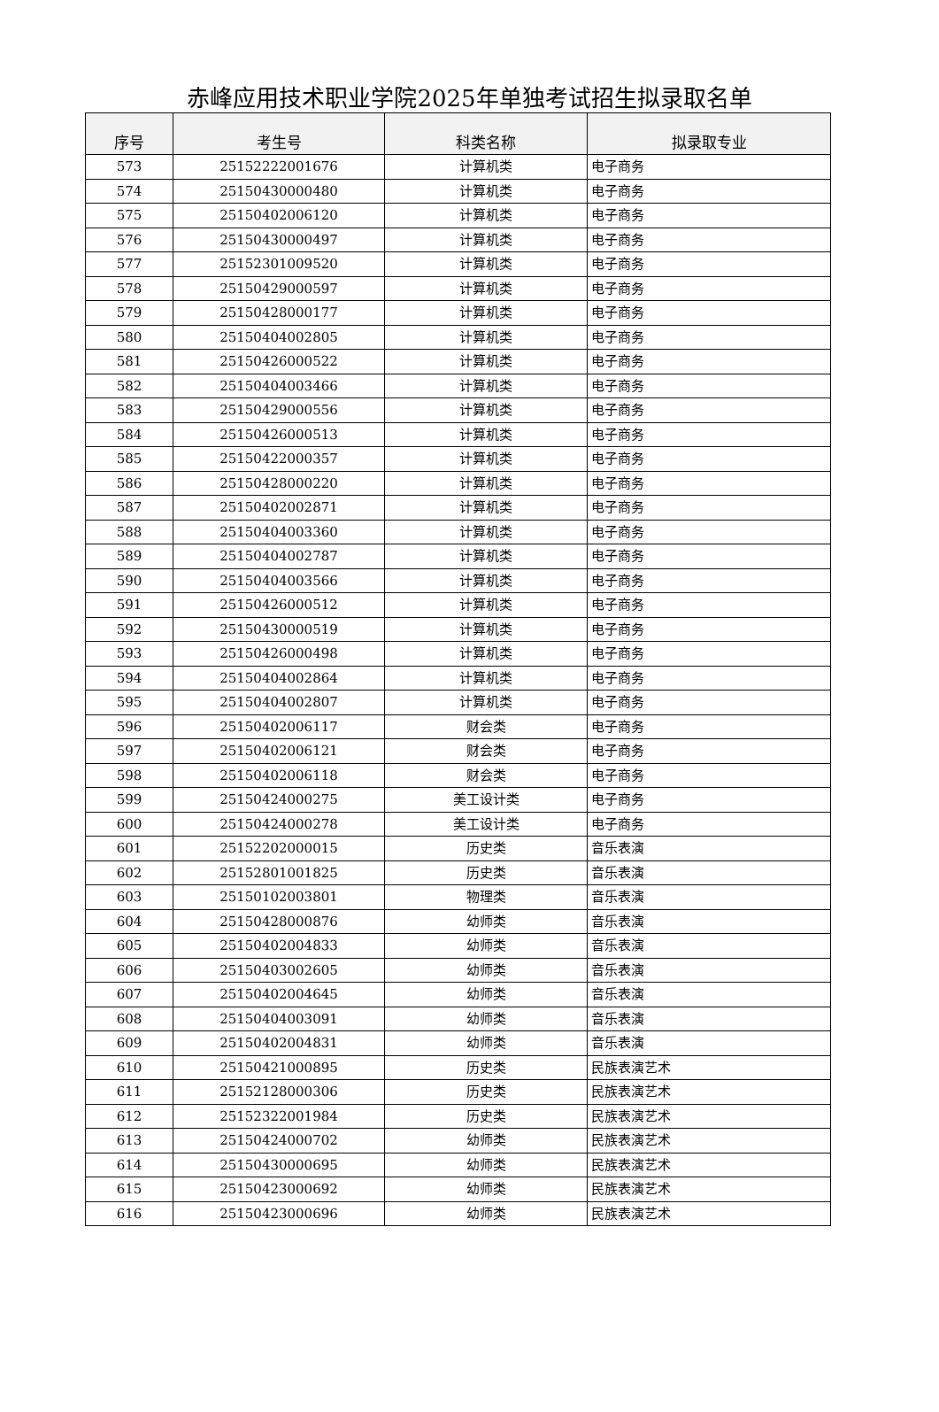赤峰应用技术职业学院2025年单独考试招生拟录取名单
| 序号 | 考生号 | 科类名称 | 拟录取专业 |
| --- | --- | --- | --- |
| 573 | 25152222001676 | 计算机类 | 电子商务 |
| 574 | 25150430000480 | 计算机类 | 电子商务 |
| 575 | 25150402006120 | 计算机类 | 电子商务 |
| 576 | 25150430000497 | 计算机类 | 电子商务 |
| 577 | 25152301009520 | 计算机类 | 电子商务 |
| 578 | 25150429000597 | 计算机类 | 电子商务 |
| 579 | 25150428000177 | 计算机类 | 电子商务 |
| 580 | 25150404002805 | 计算机类 | 电子商务 |
| 581 | 25150426000522 | 计算机类 | 电子商务 |
| 582 | 25150404003466 | 计算机类 | 电子商务 |
| 583 | 25150429000556 | 计算机类 | 电子商务 |
| 584 | 25150426000513 | 计算机类 | 电子商务 |
| 585 | 25150422000357 | 计算机类 | 电子商务 |
| 586 | 25150428000220 | 计算机类 | 电子商务 |
| 587 | 25150402002871 | 计算机类 | 电子商务 |
| 588 | 25150404003360 | 计算机类 | 电子商务 |
| 589 | 25150404002787 | 计算机类 | 电子商务 |
| 590 | 25150404003566 | 计算机类 | 电子商务 |
| 591 | 25150426000512 | 计算机类 | 电子商务 |
| 592 | 25150430000519 | 计算机类 | 电子商务 |
| 593 | 25150426000498 | 计算机类 | 电子商务 |
| 594 | 25150404002864 | 计算机类 | 电子商务 |
| 595 | 25150404002807 | 计算机类 | 电子商务 |
| 596 | 25150402006117 | 财会类 | 电子商务 |
| 597 | 25150402006121 | 财会类 | 电子商务 |
| 598 | 25150402006118 | 财会类 | 电子商务 |
| 599 | 25150424000275 | 美工设计类 | 电子商务 |
| 600 | 25150424000278 | 美工设计类 | 电子商务 |
| 601 | 25152202000015 | 历史类 | 音乐表演 |
| 602 | 25152801001825 | 历史类 | 音乐表演 |
| 603 | 25150102003801 | 物理类 | 音乐表演 |
| 604 | 25150428000876 | 幼师类 | 音乐表演 |
| 605 | 25150402004833 | 幼师类 | 音乐表演 |
| 606 | 25150403002605 | 幼师类 | 音乐表演 |
| 607 | 25150402004645 | 幼师类 | 音乐表演 |
| 608 | 25150404003091 | 幼师类 | 音乐表演 |
| 609 | 25150402004831 | 幼师类 | 音乐表演 |
| 610 | 25150421000895 | 历史类 | 民族表演艺术 |
| 611 | 25152128000306 | 历史类 | 民族表演艺术 |
| 612 | 25152322001984 | 历史类 | 民族表演艺术 |
| 613 | 25150424000702 | 幼师类 | 民族表演艺术 |
| 614 | 25150430000695 | 幼师类 | 民族表演艺术 |
| 615 | 25150423000692 | 幼师类 | 民族表演艺术 |
| 616 | 25150423000696 | 幼师类 | 民族表演艺术 |